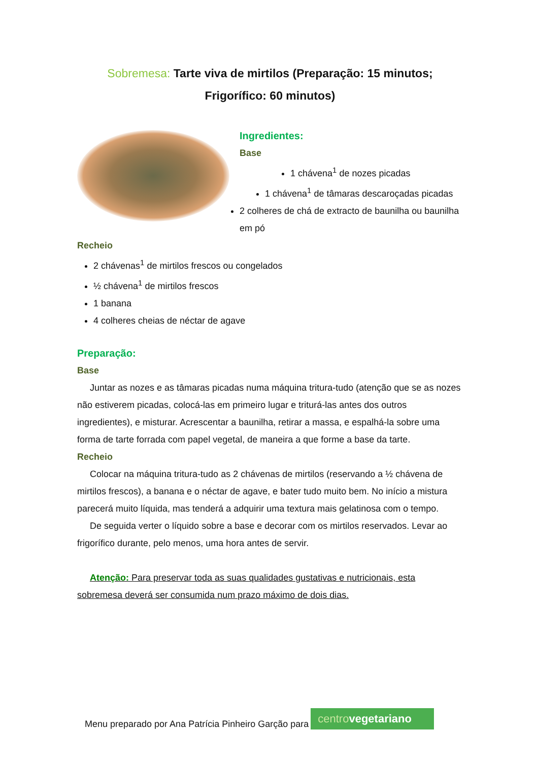Sobremesa: Tarte viva de mirtilos (Preparação: 15 minutos; Frigorífico: 60 minutos)
Ingredientes:
Base
1 chávena<sup>1</sup> de nozes picadas
1 chávena<sup>1</sup> de tâmaras descaroçadas picadas
2 colheres de chá de extracto de baunilha ou baunilha em pó
Recheio
2 chávenas<sup>1</sup> de mirtilos frescos ou congelados
½ chávena<sup>1</sup> de mirtilos frescos
1 banana
4 colheres cheias de néctar de agave
Preparação:
Base
Juntar as nozes e as tâmaras picadas numa máquina tritura-tudo (atenção que se as nozes não estiverem picadas, colocá-las em primeiro lugar e triturá-las antes dos outros ingredientes), e misturar. Acrescentar a baunilha, retirar a massa, e espalhá-la sobre uma forma de tarte forrada com papel vegetal, de maneira a que forme a base da tarte.
Recheio
Colocar na máquina tritura-tudo as 2 chávenas de mirtilos (reservando a ½ chávena de mirtilos frescos), a banana e o néctar de agave, e bater tudo muito bem. No início a mistura parecerá muito líquida, mas tenderá a adquirir uma textura mais gelatinosa com o tempo.
De seguida verter o líquido sobre a base e decorar com os mirtilos reservados. Levar ao frigorífico durante, pelo menos, uma hora antes de servir.
Atenção: Para preservar toda as suas qualidades gustativas e nutricionais, esta sobremesa deverá ser consumida num prazo máximo de dois dias.
Menu preparado por Ana Patrícia Pinheiro Garção para
centrovegetariano